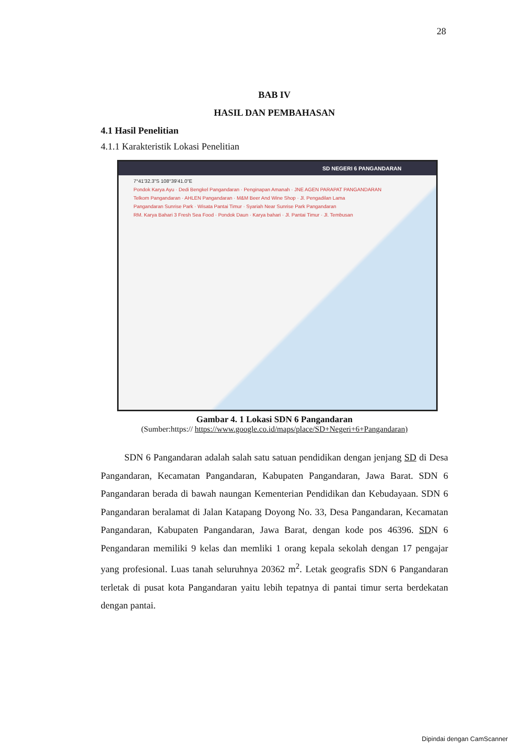28
BAB IV
HASIL DAN PEMBAHASAN
4.1 Hasil Penelitian
4.1.1 Karakteristik Lokasi Penelitian
SD NEGERI 6 PANGANDARAN
7°41'32.3"S 108°39'41.0"E
Pondok Karya Ayu · Dedi Bengkel Pangandaran · Penginapan Amanah · JNE AGEN PARAPAT PANGANDARAN
Telkom Pangandaran · AHLEN Pangandaran · M&M Beer And Wine Shop · Jl. Pengadilan Lama
Pangandaran Sunrise Park · Wisata Pantai Timur · Syariah Near Sunrise Park Pangandaran
RM. Karya Bahari 3 Fresh Sea Food · Pondok Daun · Karya bahari · Jl. Pantai Timur · Jl. Tembusan
Gambar 4. 1 Lokasi SDN 6 Pangandaran
(Sumber:https:// https://www.google.co.id/maps/place/SD+Negeri+6+Pangandaran)
   SDN 6 Pangandaran adalah salah satu satuan pendidikan dengan jenjang SD di Desa Pangandaran, Kecamatan Pangandaran, Kabupaten Pangandaran, Jawa Barat. SDN 6 Pangandaran berada di bawah naungan Kementerian Pendidikan dan Kebudayaan. SDN 6 Pangandaran beralamat di Jalan Katapang Doyong No. 33, Desa Pangandaran, Kecamatan Pangandaran, Kabupaten Pangandaran, Jawa Barat, dengan kode pos 46396. SDN 6 Pengandaran memiliki 9 kelas dan memliki 1 orang kepala sekolah dengan 17 pengajar yang profesional. Luas tanah seluruhnya 20362 m<sup>2</sup>. Letak geografis SDN 6 Pangandaran terletak di pusat kota Pangandaran yaitu lebih tepatnya di pantai timur serta berdekatan dengan pantai.
Dipindai dengan CamScanner